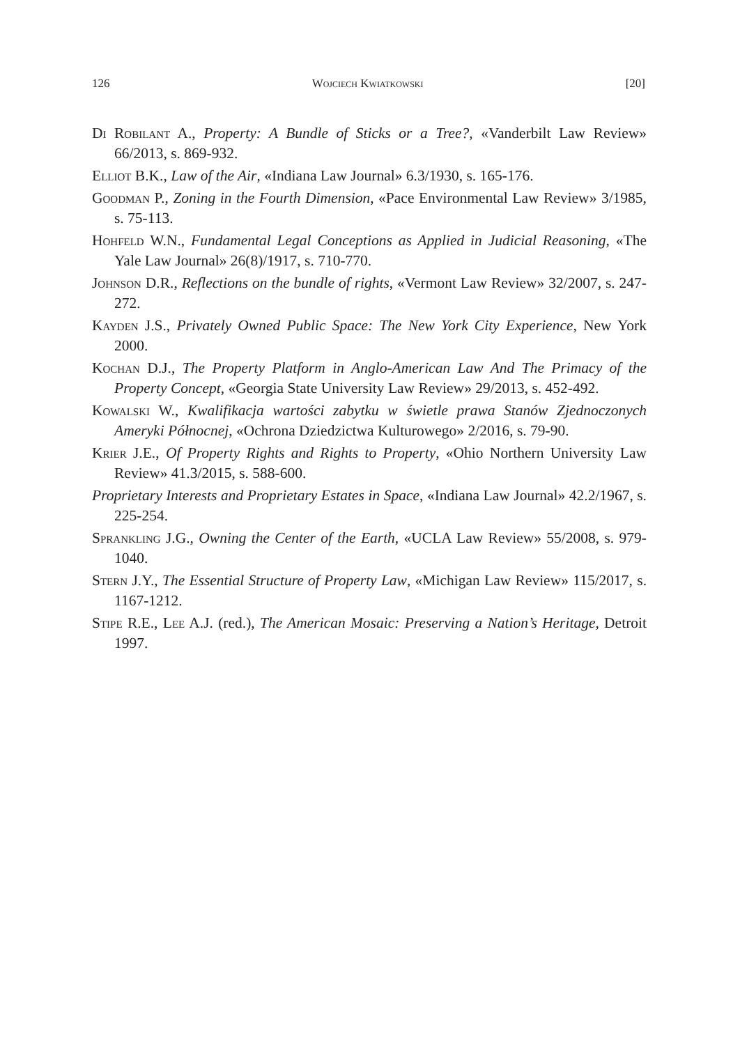126 Wojciech Kwiatkowski [20]
Di Robilant A., Property: A Bundle of Sticks or a Tree?, «Vanderbilt Law Review» 66/2013, s. 869-932.
Elliot B.K., Law of the Air, «Indiana Law Journal» 6.3/1930, s. 165-176.
Goodman P., Zoning in the Fourth Dimension, «Pace Environmental Law Review» 3/1985, s. 75-113.
Hohfeld W.N., Fundamental Legal Conceptions as Applied in Judicial Reasoning, «The Yale Law Journal» 26(8)/1917, s. 710-770.
Johnson D.R., Reflections on the bundle of rights, «Vermont Law Review» 32/2007, s. 247-272.
Kayden J.S., Privately Owned Public Space: The New York City Experience, New York 2000.
Kochan D.J., The Property Platform in Anglo-American Law And The Primacy of the Property Concept, «Georgia State University Law Review» 29/2013, s. 452-492.
Kowalski W., Kwalifikacja wartości zabytku w świetle prawa Stanów Zjednoczonych Ameryki Północnej, «Ochrona Dziedzictwa Kulturowego» 2/2016, s. 79-90.
Krier J.E., Of Property Rights and Rights to Property, «Ohio Northern University Law Review» 41.3/2015, s. 588-600.
Proprietary Interests and Proprietary Estates in Space, «Indiana Law Journal» 42.2/1967, s. 225-254.
Sprankling J.G., Owning the Center of the Earth, «UCLA Law Review» 55/2008, s. 979-1040.
Stern J.Y., The Essential Structure of Property Law, «Michigan Law Review» 115/2017, s. 1167-1212.
Stipe R.E., Lee A.J. (red.), The American Mosaic: Preserving a Nation’s Heritage, Detroit 1997.